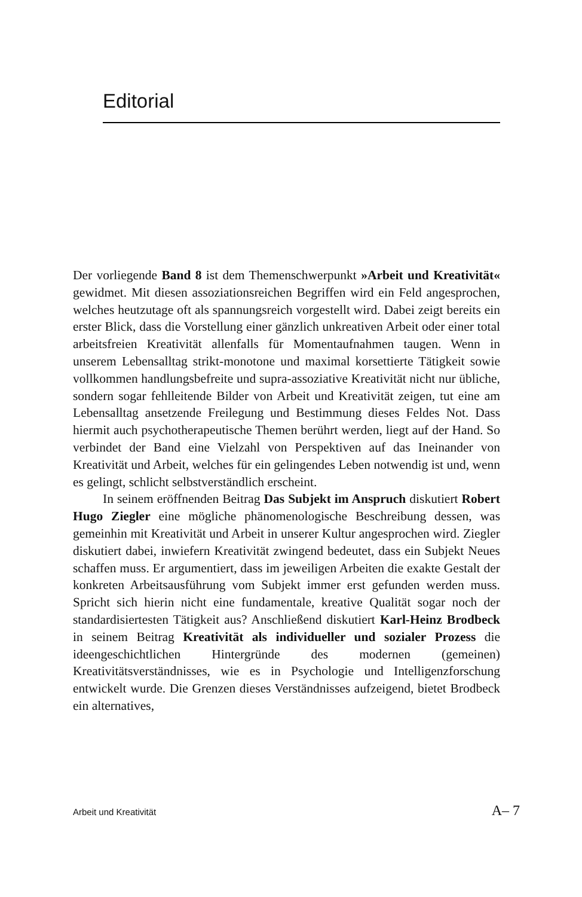Editorial
Der vorliegende Band 8 ist dem Themenschwerpunkt »Arbeit und Kreativität« gewidmet. Mit diesen assoziationsreichen Begriffen wird ein Feld angesprochen, welches heutzutage oft als spannungsreich vorgestellt wird. Dabei zeigt bereits ein erster Blick, dass die Vorstellung einer gänzlich unkreativen Arbeit oder einer total arbeitsfreien Kreativität allenfalls für Momentaufnahmen taugen. Wenn in unserem Lebensalltag strikt-monotone und maximal korsettierte Tätigkeit sowie vollkommen handlungsbefreite und supra-assoziative Kreativität nicht nur übliche, sondern sogar fehlleitende Bilder von Arbeit und Kreativität zeigen, tut eine am Lebensalltag ansetzende Freilegung und Bestimmung dieses Feldes Not. Dass hiermit auch psychotherapeutische Themen berührt werden, liegt auf der Hand. So verbindet der Band eine Vielzahl von Perspektiven auf das Ineinander von Kreativität und Arbeit, welches für ein gelingendes Leben notwendig ist und, wenn es gelingt, schlicht selbstverständlich erscheint.
In seinem eröffnenden Beitrag Das Subjekt im Anspruch diskutiert Robert Hugo Ziegler eine mögliche phänomenologische Beschreibung dessen, was gemeinhin mit Kreativität und Arbeit in unserer Kultur angesprochen wird. Ziegler diskutiert dabei, inwiefern Kreativität zwingend bedeutet, dass ein Subjekt Neues schaffen muss. Er argumentiert, dass im jeweiligen Arbeiten die exakte Gestalt der konkreten Arbeitsausführung vom Subjekt immer erst gefunden werden muss. Spricht sich hierin nicht eine fundamentale, kreative Qualität sogar noch der standardisiertesten Tätigkeit aus? Anschließend diskutiert Karl-Heinz Brodbeck in seinem Beitrag Kreativität als individueller und sozialer Prozess die ideengeschichtlichen Hintergründe des modernen (gemeinen) Kreativitätsverständnisses, wie es in Psychologie und Intelligenzforschung entwickelt wurde. Die Grenzen dieses Verständnisses aufzeigend, bietet Brodbeck ein alternatives,
Arbeit und Kreativität A– 7